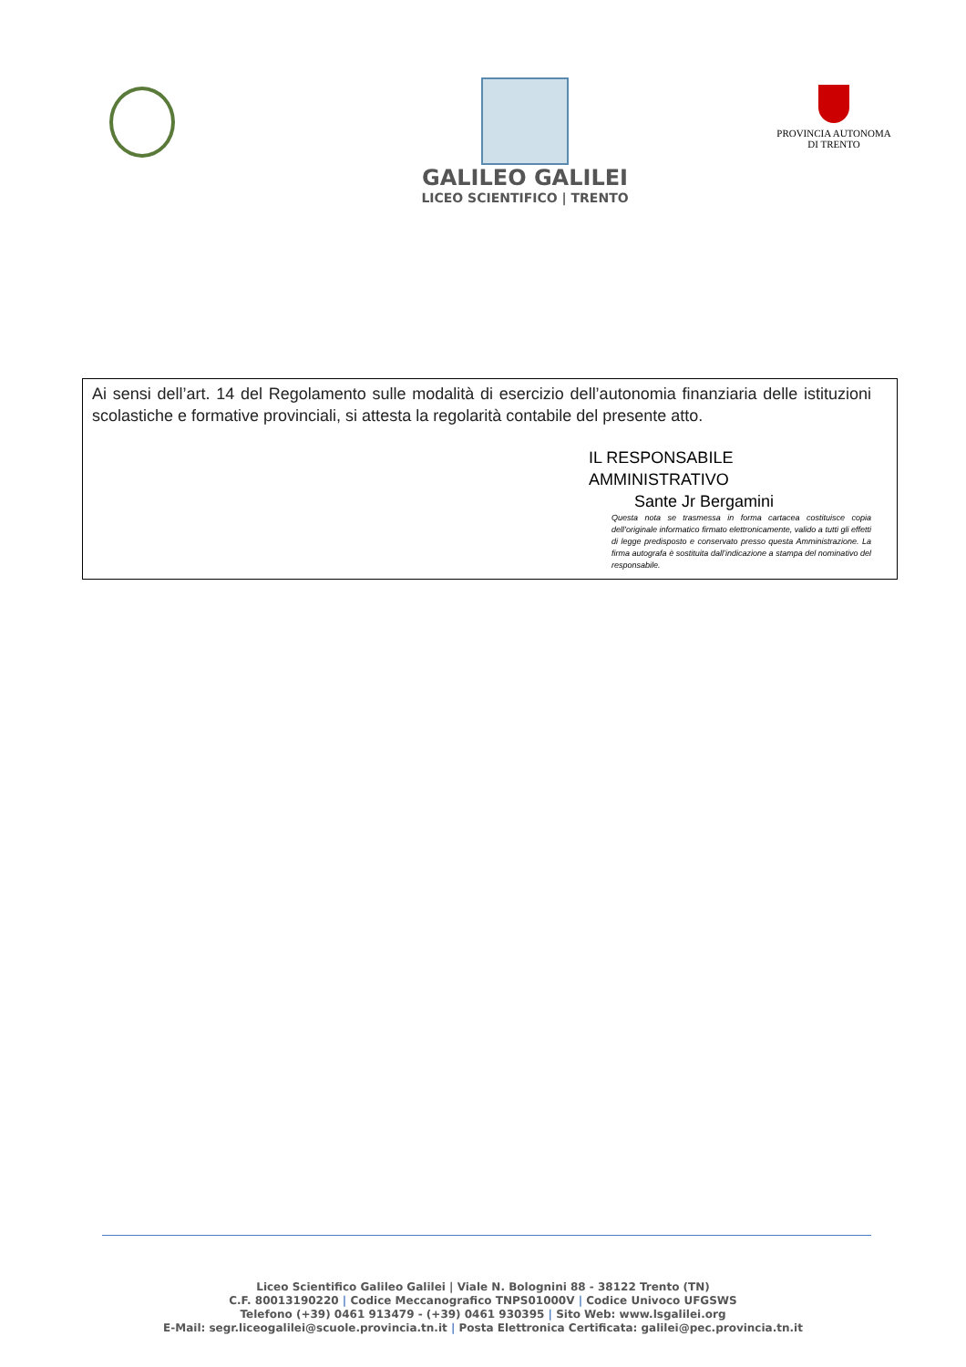GALILEO GALILEI
LICEO SCIENTIFICO | TRENTO
PROVINCIA AUTONOMA
DI TRENTO
Ai sensi dell’art. 14 del Regolamento sulle modalità di esercizio dell’autonomia finanziaria delle istituzioni scolastiche e formative provinciali, si attesta la regolarità contabile del presente atto.
IL RESPONSABILE AMMINISTRATIVO
Sante Jr Bergamini
Questa nota se trasmessa in forma cartacea costituisce copia dell’originale informatico firmato elettronicamente, valido a tutti gli effetti di legge predisposto e conservato presso questa Amministrazione. La firma autografa è sostituita dall’indicazione a stampa del nominativo del responsabile.
Liceo Scientifico Galileo Galilei | Viale N. Bolognini 88 - 38122 Trento (TN)
C.F. 80013190220 | Codice Meccanografico TNPS01000V | Codice Univoco UFGSWS
Telefono (+39) 0461 913479 - (+39) 0461 930395 | Sito Web: www.lsgalilei.org
E-Mail: segr.liceogalilei@scuole.provincia.tn.it | Posta Elettronica Certificata: galilei@pec.provincia.tn.it